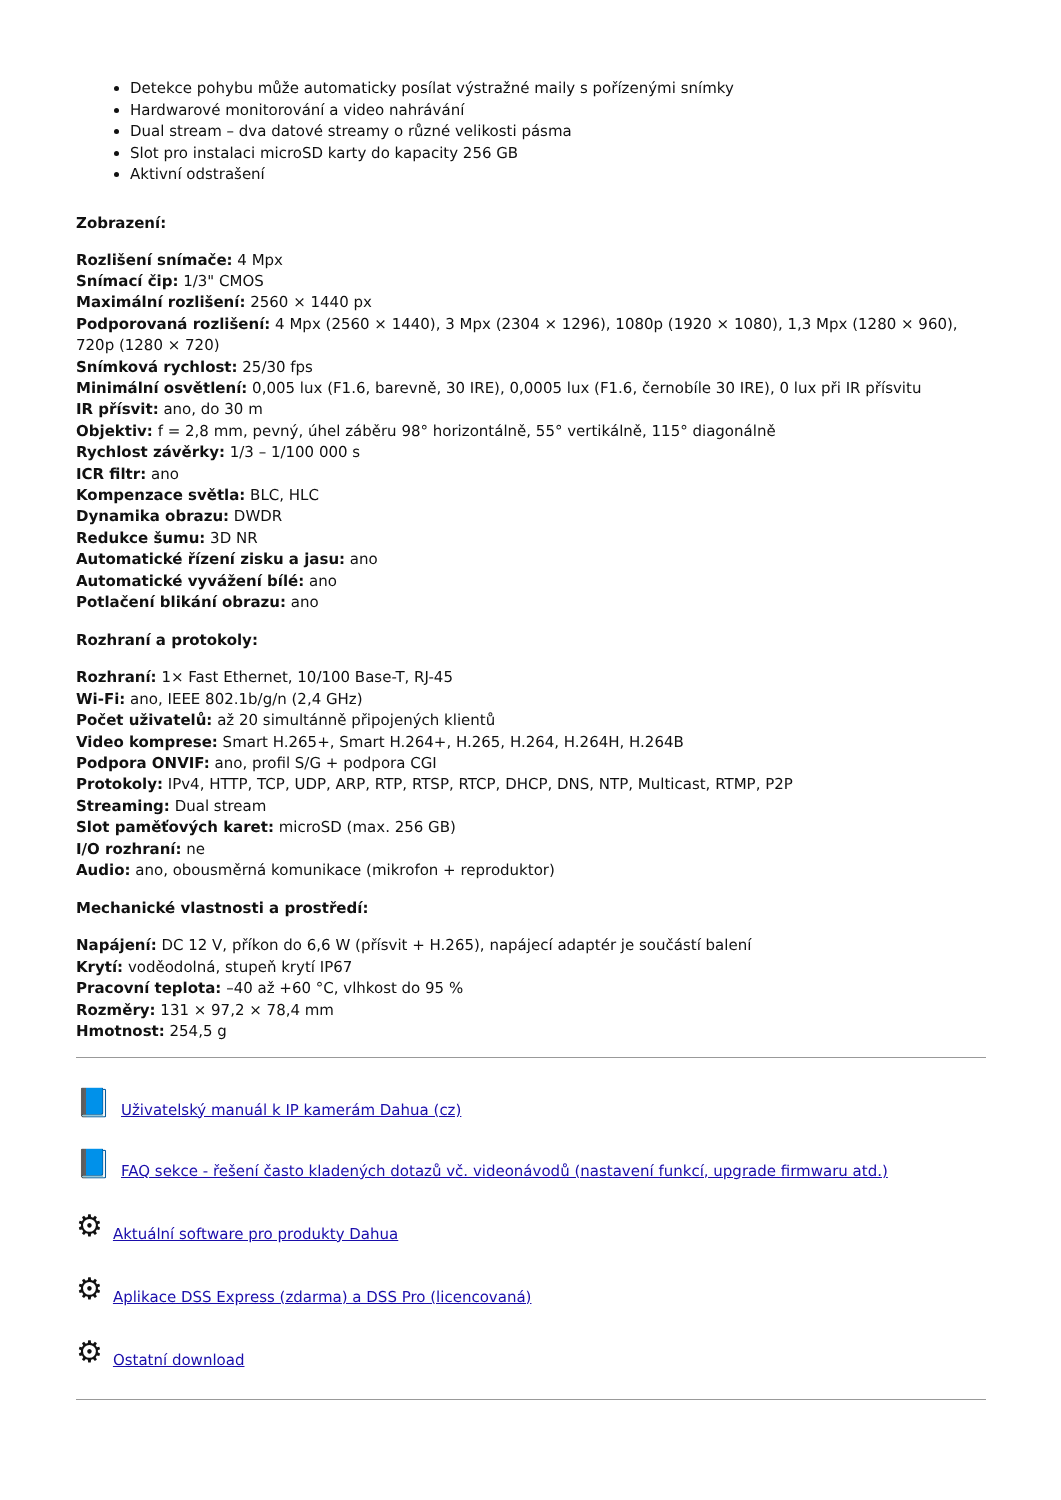Detekce pohybu může automaticky posílat výstražné maily s pořízenými snímky
Hardwarové monitorování a video nahrávání
Dual stream – dva datové streamy o různé velikosti pásma
Slot pro instalaci microSD karty do kapacity 256 GB
Aktivní odstrašení
Zobrazení:
Rozlišení snímače: 4 Mpx
Snímací čip: 1/3" CMOS
Maximální rozlišení: 2560 × 1440 px
Podporovaná rozlišení: 4 Mpx (2560 × 1440), 3 Mpx (2304 × 1296), 1080p (1920 × 1080), 1,3 Mpx (1280 × 960), 720p (1280 × 720)
Snímková rychlost: 25/30 fps
Minimální osvětlení: 0,005 lux (F1.6, barevně, 30 IRE), 0,0005 lux (F1.6, černobíle 30 IRE), 0 lux při IR přísvitu
IR přísvit: ano, do 30 m
Objektiv: f = 2,8 mm, pevný, úhel záběru 98° horizontálně, 55° vertikálně, 115° diagonálně
Rychlost závěrky: 1/3 – 1/100 000 s
ICR filtr: ano
Kompenzace světla: BLC, HLC
Dynamika obrazu: DWDR
Redukce šumu: 3D NR
Automatické řízení zisku a jasu: ano
Automatické vyvážení bílé: ano
Potlačení blikání obrazu: ano
Rozhraní a protokoly:
Rozhraní: 1× Fast Ethernet, 10/100 Base-T, RJ-45
Wi-Fi: ano, IEEE 802.1b/g/n (2,4 GHz)
Počet uživatelů: až 20 simultánně připojených klientů
Video komprese: Smart H.265+, Smart H.264+, H.265, H.264, H.264H, H.264B
Podpora ONVIF: ano, profil S/G + podpora CGI
Protokoly: IPv4, HTTP, TCP, UDP, ARP, RTP, RTSP, RTCP, DHCP, DNS, NTP, Multicast, RTMP, P2P
Streaming: Dual stream
Slot paměťových karet: microSD (max. 256 GB)
I/O rozhraní: ne
Audio: ano, obousměrná komunikace (mikrofon + reproduktor)
Mechanické vlastnosti a prostředí:
Napájení: DC 12 V, příkon do 6,6 W (přísvit + H.265), napájecí adaptér je součástí balení
Krytí: voděodolná, stupeň krytí IP67
Pracovní teplota: –40 až +60 °C, vlhkost do 95 %
Rozměry: 131 × 97,2 × 78,4 mm
Hmotnost: 254,5 g
📘 Uživatelský manuál k IP kamerám Dahua (cz)
📘 FAQ sekce - řešení často kladených dotazů vč. videonávodů (nastavení funkcí, upgrade firmwaru atd.)
⚙ Aktuální software pro produkty Dahua
⚙ Aplikace DSS Express (zdarma) a DSS Pro (licencovaná)
⚙ Ostatní download